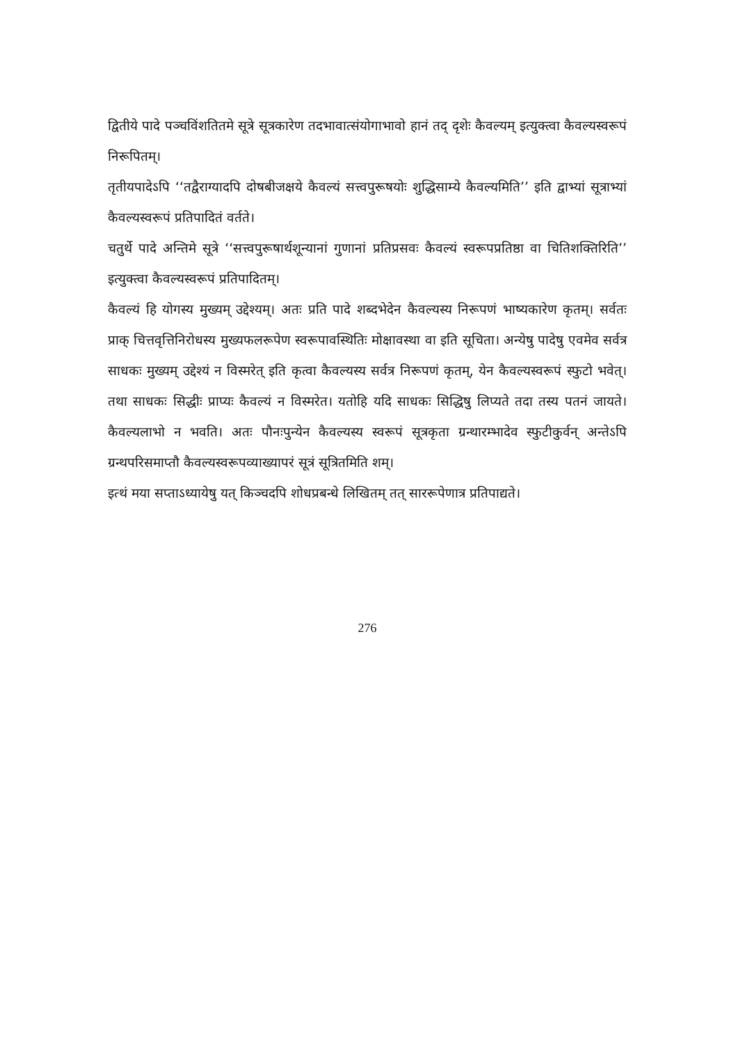द्वितीये पादे पञ्चविंशतितमे सूत्रे सूत्रकारेण तदभावात्संयोगाभावो हानं तद् दृशेः कैवल्यम् इत्युक्त्वा कैवल्यस्वरूपं निरूपितम्।
तृतीयपादेऽपि ‘‘तद्वैराग्यादपि दोषबीजक्षये कैवल्यं सत्त्वपुरूषयोः शुद्धिसाम्ये कैवल्यमिति’’ इति द्वाभ्यां सूत्राभ्यां कैवल्यस्वरूपं प्रतिपादितं वर्तते।
चतुर्थे पादे अन्तिमे सूत्रे ‘‘सत्त्वपुरूषार्थशून्यानां गुणानां प्रतिप्रसवः कैवल्यं स्वरूपप्रतिष्ठा वा चितिशक्तिरिति’’ इत्युक्त्वा कैवल्यस्वरूपं प्रतिपादितम्।
कैवल्यं हि योगस्य मुख्यम् उद्देश्यम्। अतः प्रति पादे शब्दभेदेन कैवल्यस्य निरूपणं भाष्यकारेण कृतम्। सर्वतः प्राक् चित्तवृत्तिनिरोधस्य मुख्यफलरूपेण स्वरूपावस्थितिः मोक्षावस्था वा इति सूचिता। अन्येषु पादेषु एवमेव सर्वत्र साधकः मुख्यम् उद्देश्यं न विस्मरेत् इति कृत्वा कैवल्यस्य सर्वत्र निरूपणं कृतम्, येन कैवल्यस्वरूपं स्फुटो भवेत्। तथा साधकः सिद्धीः प्राप्यः कैवल्यं न विस्मरेत। यतोहि यदि साधकः सिद्धिषु लिप्यते तदा तस्य पतनं जायते। कैवल्यलाभो न भवति। अतः पौनःपुन्येन कैवल्यस्य स्वरूपं सूत्रकृता ग्रन्थारम्भादेव स्फुटीकुर्वन् अन्तेऽपि ग्रन्थपरिसमाप्तौ कैवल्यस्वरूपव्याख्यापरं सूत्रं सूत्रितमिति शम्।
इत्थं मया सप्ताऽध्यायेषु यत् किञ्चदपि शोधप्रबन्धे लिखितम् तत् साररूपेणात्र प्रतिपाद्यते।
276